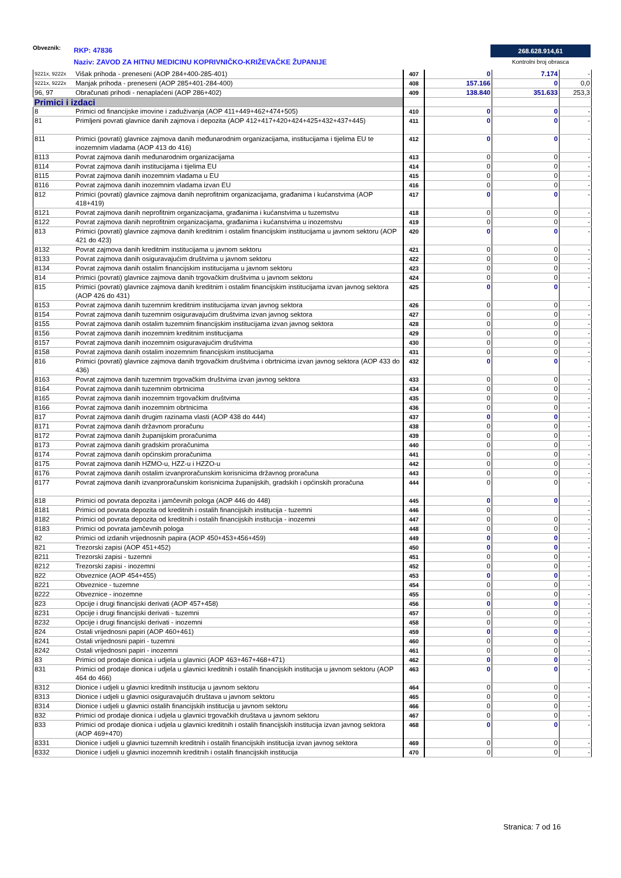Obveznik: RKP: 47836
Naziv: ZAVOD ZA HITNU MEDICINU KOPRIVNIČKO-KRIŽEVAČKE ŽUPANIJE
268.628.914,61
Kontrolni broj obrasca
| 9221x, 9222x | Višak prihoda - preneseni (AOP 284+400-285-401) | 407 | 0 | 7.174 | - |
| 9221x, 9222x | Manjak prihoda - preneseni (AOP 285+401-284-400) | 408 | 157.166 | 0 | 0,0 |
| 96, 97 | Obračunati prihodi - nenaplaćeni (AOP 286+402) | 409 | 138.840 | 351.633 | 253,3 |
| Primici i izdaci | | | | | |
| 8 | Primici od financijske imovine i zaduživanja (AOP 411+449+462+474+505) | 410 | 0 | 0 | - |
| 81 | Primljeni povrati glavnice danih zajmova i depozita (AOP 412+417+420+424+425+432+437+445) | 411 | 0 | 0 | - |
| 811 | Primici (povrati) glavnice zajmova danih međunarodnim organizacijama, institucijama i tijelima EU te inozemnim vladama (AOP 413 do 416) | 412 | 0 | 0 | - |
| 8113 | Povrat zajmova danih međunarodnim organizacijama | 413 | 0 | 0 | - |
| 8114 | Povrat zajmova danih institucijama i tijelima EU | 414 | 0 | 0 | - |
| 8115 | Povrat zajmova danih inozemnim vladama u EU | 415 | 0 | 0 | - |
| 8116 | Povrat zajmova danih inozemnim vladama izvan EU | 416 | 0 | 0 | - |
| 812 | Primici (povrati) glavnice zajmova danih neprofitnim organizacijama, građanima i kućanstvima (AOP 418+419) | 417 | 0 | 0 | - |
| 8121 | Povrat zajmova danih neprofitnim organizacijama, građanima i kućanstvima u tuzemstvu | 418 | 0 | 0 | - |
| 8122 | Povrat zajmova danih neprofitnim organizacijama, građanima i kućanstvima u inozemstvu | 419 | 0 | 0 | - |
| 813 | Primici (povrati) glavnice zajmova danih kreditnim i ostalim financijskim institucijama u javnom sektoru (AOP 421 do 423) | 420 | 0 | 0 | - |
| 8132 | Povrat zajmova danih kreditnim institucijama u javnom sektoru | 421 | 0 | 0 | - |
| 8133 | Povrat zajmova danih osiguravajućim društvima u javnom sektoru | 422 | 0 | 0 | - |
| 8134 | Povrat zajmova danih ostalim financijskim institucijama u javnom sektoru | 423 | 0 | 0 | - |
| 814 | Primici (povrati) glavnice zajmova danih trgovačkim društvima u javnom sektoru | 424 | 0 | 0 | - |
| 815 | Primici (povrati) glavnice zajmova danih kreditnim i ostalim financijskim institucijama izvan javnog sektora (AOP 426 do 431) | 425 | 0 | 0 | - |
| 8153 | Povrat zajmova danih tuzemnim kreditnim institucijama izvan javnog sektora | 426 | 0 | 0 | - |
| 8154 | Povrat zajmova danih tuzemnim osiguravajućim društvima izvan javnog sektora | 427 | 0 | 0 | - |
| 8155 | Povrat zajmova danih ostalim tuzemnim financijskim institucijama izvan javnog sektora | 428 | 0 | 0 | - |
| 8156 | Povrat zajmova danih inozemnim kreditnim institucijama | 429 | 0 | 0 | - |
| 8157 | Povrat zajmova danih inozemnim osiguravajućim društvima | 430 | 0 | 0 | - |
| 8158 | Povrat zajmova danih ostalim inozemnim financijskim institucijama | 431 | 0 | 0 | - |
| 816 | Primici (povrati) glavnice zajmova danih trgovačkim društvima i obrtnicima izvan javnog sektora (AOP 433 do 436) | 432 | 0 | 0 | - |
| 8163 | Povrat zajmova danih tuzemnim trgovačkim društvima izvan javnog sektora | 433 | 0 | 0 | - |
| 8164 | Povrat zajmova danih tuzemnim obrtnicima | 434 | 0 | 0 | - |
| 8165 | Povrat zajmova danih inozemnim trgovačkim društvima | 435 | 0 | 0 | - |
| 8166 | Povrat zajmova danih inozemnim obrtnicima | 436 | 0 | 0 | - |
| 817 | Povrat zajmova danih drugim razinama vlasti (AOP 438 do 444) | 437 | 0 | 0 | - |
| 8171 | Povrat zajmova danih državnom proračunu | 438 | 0 | 0 | - |
| 8172 | Povrat zajmova danih županijskim proračunima | 439 | 0 | 0 | - |
| 8173 | Povrat zajmova danih gradskim proračunima | 440 | 0 | 0 | - |
| 8174 | Povrat zajmova danih općinskim proračunima | 441 | 0 | 0 | - |
| 8175 | Povrat zajmova danih HZMO-u, HZZ-u i HZZO-u | 442 | 0 | 0 | - |
| 8176 | Povrat zajmova danih ostalim izvanproračunskim korisnicima državnog proračuna | 443 | 0 | 0 | - |
| 8177 | Povrat zajmova danih izvanproračunskim korisnicima županijskih, gradskih i općinskih proračuna | 444 | 0 | 0 | - |
| 818 | Primici od povrata depozita i jamčevnih pologa (AOP 446 do 448) | 445 | 0 | 0 | - |
| 8181 | Primici od povrata depozita od kreditnih i ostalih financijskih institucija - tuzemni | 446 | 0 | | - |
| 8182 | Primici od povrata depozita od kreditnih i ostalih financijskih institucija - inozemni | 447 | 0 | 0 | - |
| 8183 | Primici od povrata jamčevnih pologa | 448 | 0 | 0 | - |
| 82 | Primici od izdanih vrijednosnih papira (AOP 450+453+456+459) | 449 | 0 | 0 | - |
| 821 | Trezorski zapisi (AOP 451+452) | 450 | 0 | 0 | - |
| 8211 | Trezorski zapisi - tuzemni | 451 | 0 | 0 | - |
| 8212 | Trezorski zapisi - inozemni | 452 | 0 | 0 | - |
| 822 | Obveznice (AOP 454+455) | 453 | 0 | 0 | - |
| 8221 | Obveznice - tuzemne | 454 | 0 | 0 | - |
| 8222 | Obveznice - inozemne | 455 | 0 | 0 | - |
| 823 | Opcije i drugi financijski derivati (AOP 457+458) | 456 | 0 | 0 | - |
| 8231 | Opcije i drugi financijski derivati - tuzemni | 457 | 0 | 0 | - |
| 8232 | Opcije i drugi financijski derivati - inozemni | 458 | 0 | 0 | - |
| 824 | Ostali vrijednosni papiri (AOP 460+461) | 459 | 0 | 0 | - |
| 8241 | Ostali vrijednosni papiri - tuzemni | 460 | 0 | 0 | - |
| 8242 | Ostali vrijednosni papiri - inozemni | 461 | 0 | 0 | - |
| 83 | Primici od prodaje dionica i udjela u glavnici (AOP 463+467+468+471) | 462 | 0 | 0 | - |
| 831 | Primici od prodaje dionica i udjela u glavnici kreditnih i ostalih financijskih institucija u javnom sektoru (AOP 464 do 466) | 463 | 0 | 0 | - |
| 8312 | Dionice i udjeli u glavnici kreditnih institucija u javnom sektoru | 464 | 0 | 0 | - |
| 8313 | Dionice i udjeli u glavnici osiguravajućih društava u javnom sektoru | 465 | 0 | 0 | - |
| 8314 | Dionice i udjeli u glavnici ostalih financijskih institucija u javnom sektoru | 466 | 0 | 0 | - |
| 832 | Primici od prodaje dionica i udjela u glavnici trgovačkih društava u javnom sektoru | 467 | 0 | 0 | - |
| 833 | Primici od prodaje dionica i udjela u glavnici kreditnih i ostalih financijskih institucija izvan javnog sektora (AOP 469+470) | 468 | 0 | 0 | - |
| 8331 | Dionice i udjeli u glavnici tuzemnih kreditnih i ostalih financijskih institucija izvan javnog sektora | 469 | 0 | 0 | - |
| 8332 | Dionice i udjeli u glavnici inozemnih kreditnih i ostalih financijskih institucija | 470 | 0 | 0 | - |
Stranica: 7 od 16